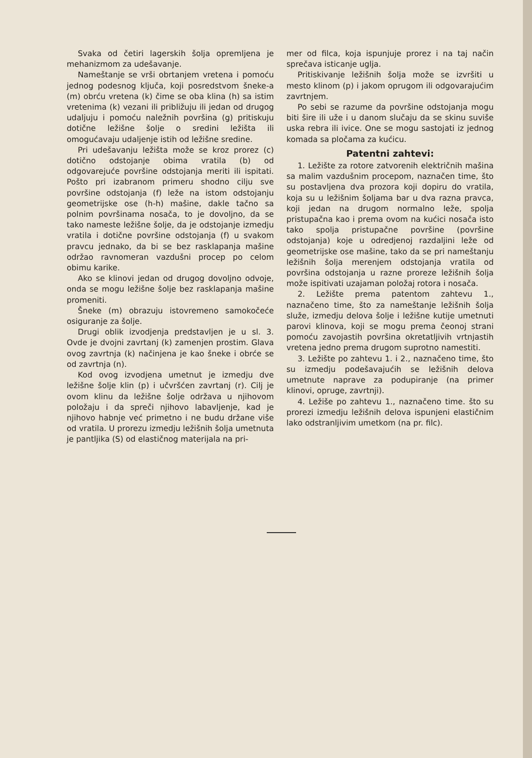Svaka od četiri lagerskih šolja opremljena je mehanizmom za udešavanje.
Nameštanje se vrši obrtanjem vretena i pomoću jednog podesnog ključa, koji posredstvom šneke-a (m) obrću vretena (k) čime se oba klina (h) sa istim vretenima (k) vezani ili približuju ili jedan od drugog udaljuju i pomoću naležnih površina (g) pritiskuju dotične ležišne šolje o sredini ležišta ili omogućavaju udaljenje istih od ležišne sredine.
Pri udešavanju ležišta može se kroz prorez (c) dotično odstojanje obima vratila (b) od odgovarejuće površine odstojanja meriti ili ispitati. Pošto pri izabranom primeru shodno cilju sve površine odstojanja (f) leže na istom odstojanju geometrijske ose (h-h) mašine, dakle tačno sa polnim površinama nosača, to je dovoljno, da se tako nameste ležišne šolje, da je odstojanje izmedju vratila i dotične površine odstojanja (f) u svakom pravcu jednako, da bi se bez rasklapanja mašine održao ravnomeran vazdušni procep po celom obimu karike.
Ako se klinovi jedan od drugog dovoljno odvoje, onda se mogu ležišne šolje bez rasklapanja mašine promeniti.
Šneke (m) obrazuju istovremeno samokočeće osiguranje za šolje.
Drugi oblik izvodjenja predstavljen je u sl. 3. Ovde je dvojni zavrtanj (k) zamenjen prostim. Glava ovog zavrtnja (k) načinjena je kao šneke i obrće se od zavrtnja (n).
Kod ovog izvodjena umetnut je izmedju dve ležišne šolje klin (p) i učvršćen zavrtanj (r). Cilj je ovom klinu da ležišne šolje održava u njihovom položaju i da spreči njihovo labavljenje, kad je njihovo habnje već primetno i ne budu držane više od vratila. U prorezu izmedju ležišnih šolja umetnuta je pantljika (S) od elastičnog materijala na pri-
mer od filca, koja ispunjuje prorez i na taj način sprečava isticanje uglja.
Pritiskivanje ležišnih šolja može se izvršiti u mesto klinom (p) i jakom oprugom ili odgovarajućim zavrtnjem.
Po sebi se razume da površine odstojanja mogu biti šire ili uže i u danom slučaju da se skinu suviše uska rebra ili ivice. One se mogu sastojati iz jednog komada sa pločama za kućicu.
Patentni zahtevi:
1. Ležište za rotore zatvorenih električnih mašina sa malim vazdušnim procepom, naznačen time, što su postavljena dva prozora koji dopiru do vratila, koja su u ležišnim šoljama bar u dva razna pravca, koji jedan na drugom normalno leže, spolja pristupačna kao i prema ovom na kućici nosača isto tako spolja pristupačne površine (površine odstojanja) koje u odredjenoj razdaljini leže od geometrijske ose mašine, tako da se pri nameštanju ležišnih šolja merenjem odstojanja vratila od površina odstojanja u razne proreze ležišnih šolja može ispitivati uzajaman položaj rotora i nosača.
2. Ležište prema patentom zahtevu 1., naznačeno time, što za nameštanje ležišnih šolja služe, izmedju delova šolje i ležišne kutije umetnuti parovi klinova, koji se mogu prema čeonoj strani pomoću zavojastih površina okretatljivih vrtnjastih vretena jedno prema drugom suprotno namestiti.
3. Ležište po zahtevu 1. i 2., naznačeno time, što su izmedju podešavajućih se ležišnih delova umetnute naprave za podupiranje (na primer klinovi, opruge, zavrtnji).
4. Ležiše po zahtevu 1., naznačeno time. što su prorezi izmedju ležišnih delova ispunjeni elastičnim lako odstranljivim umetkom (na pr. filc).